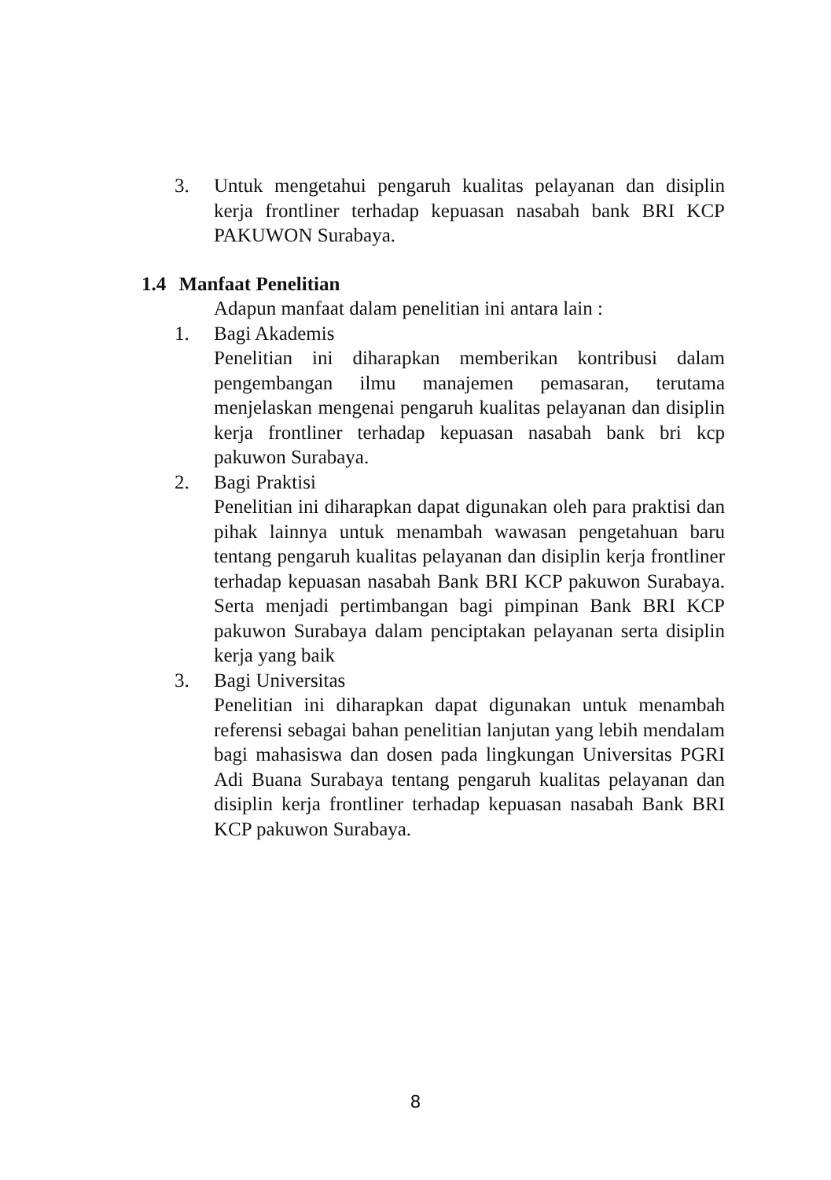3. Untuk mengetahui pengaruh kualitas pelayanan dan disiplin kerja frontliner terhadap kepuasan nasabah bank BRI KCP PAKUWON Surabaya.
1.4 Manfaat Penelitian
Adapun manfaat dalam penelitian ini antara lain :
1. Bagi Akademis
Penelitian ini diharapkan memberikan kontribusi dalam pengembangan ilmu manajemen pemasaran, terutama menjelaskan mengenai pengaruh kualitas pelayanan dan disiplin kerja frontliner terhadap kepuasan nasabah bank bri kcp pakuwon Surabaya.
2. Bagi Praktisi
Penelitian ini diharapkan dapat digunakan oleh para praktisi dan pihak lainnya untuk menambah wawasan pengetahuan baru tentang pengaruh kualitas pelayanan dan disiplin kerja frontliner terhadap kepuasan nasabah Bank BRI KCP pakuwon Surabaya. Serta menjadi pertimbangan bagi pimpinan Bank BRI KCP pakuwon Surabaya dalam penciptakan pelayanan serta disiplin kerja yang baik
3. Bagi Universitas
Penelitian ini diharapkan dapat digunakan untuk menambah referensi sebagai bahan penelitian lanjutan yang lebih mendalam bagi mahasiswa dan dosen pada lingkungan Universitas PGRI Adi Buana Surabaya tentang pengaruh kualitas pelayanan dan disiplin kerja frontliner terhadap kepuasan nasabah Bank BRI KCP pakuwon Surabaya.
8